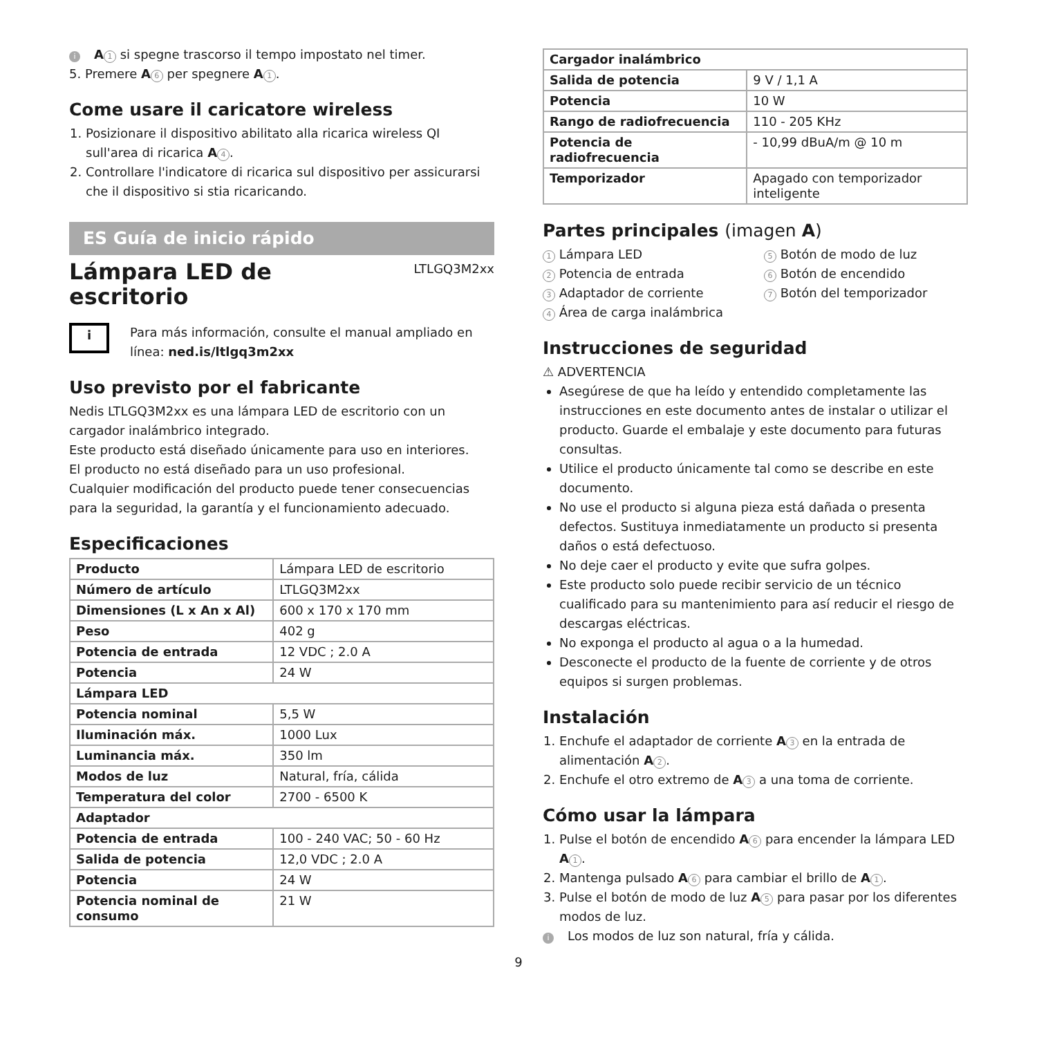i A 1 si spegne trascorso il tempo impostato nel timer.
5. Premere A 6 per spegnere A 1.
Come usare il caricatore wireless
1. Posizionare il dispositivo abilitato alla ricarica wireless QI sull'area di ricarica A 4.
2. Controllare l'indicatore di ricarica sul dispositivo per assicurarsi che il dispositivo si stia ricaricando.
ES Guía de inicio rápido
Lámpara LED de
escritorio
LTLGQ3M2xx
i
Para más información, consulte el manual ampliado en línea: ned.is/ltlgq3m2xx
Uso previsto por el fabricante
Nedis LTLGQ3M2xx es una lámpara LED de escritorio con un cargador inalámbrico integrado.
Este producto está diseñado únicamente para uso en interiores.
El producto no está diseñado para un uso profesional.
Cualquier modificación del producto puede tener consecuencias para la seguridad, la garantía y el funcionamiento adecuado.
Especificaciones
| Producto | Lámpara LED de escritorio |
| Número de artículo | LTLGQ3M2xx |
| Dimensiones (L x An x Al) | 600 x 170 x 170 mm |
| Peso | 402 g |
| Potencia de entrada | 12 VDC ; 2.0 A |
| Potencia | 24 W |
| Lámpara LED | |
| Potencia nominal | 5,5 W |
| Iluminación máx. | 1000 Lux |
| Luminancia máx. | 350 lm |
| Modos de luz | Natural, fría, cálida |
| Temperatura del color | 2700 - 6500 K |
| Adaptador | |
| Potencia de entrada | 100 - 240 VAC; 50 - 60 Hz |
| Salida de potencia | 12,0 VDC ; 2.0 A |
| Potencia | 24 W |
| Potencia nominal de consumo | 21 W |
| Cargador inalámbrico | |
| Salida de potencia | 9 V / 1,1 A |
| Potencia | 10 W |
| Rango de radiofrecuencia | 110 - 205 KHz |
| Potencia de radiofrecuencia | - 10,99 dBuA/m @ 10 m |
| Temporizador | Apagado con temporizador inteligente |
Partes principales (imagen A)
1 Lámpara LED
2 Potencia de entrada
3 Adaptador de corriente
4 Área de carga inalámbrica
5 Botón de modo de luz
6 Botón de encendido
7 Botón del temporizador
Instrucciones de seguridad
⚠ ADVERTENCIA
Asegúrese de que ha leído y entendido completamente las instrucciones en este documento antes de instalar o utilizar el producto. Guarde el embalaje y este documento para futuras consultas.
Utilice el producto únicamente tal como se describe en este documento.
No use el producto si alguna pieza está dañada o presenta defectos. Sustituya inmediatamente un producto si presenta daños o está defectuoso.
No deje caer el producto y evite que sufra golpes.
Este producto solo puede recibir servicio de un técnico cualificado para su mantenimiento para así reducir el riesgo de descargas eléctricas.
No exponga el producto al agua o a la humedad.
Desconecte el producto de la fuente de corriente y de otros equipos si surgen problemas.
Instalación
1. Enchufe el adaptador de corriente A 3 en la entrada de alimentación A 2.
2. Enchufe el otro extremo de A 3 a una toma de corriente.
Cómo usar la lámpara
1. Pulse el botón de encendido A 6 para encender la lámpara LED A 1.
2. Mantenga pulsado A 6 para cambiar el brillo de A 1.
3. Pulse el botón de modo de luz A 5 para pasar por los diferentes modos de luz.
i Los modos de luz son natural, fría y cálida.
9